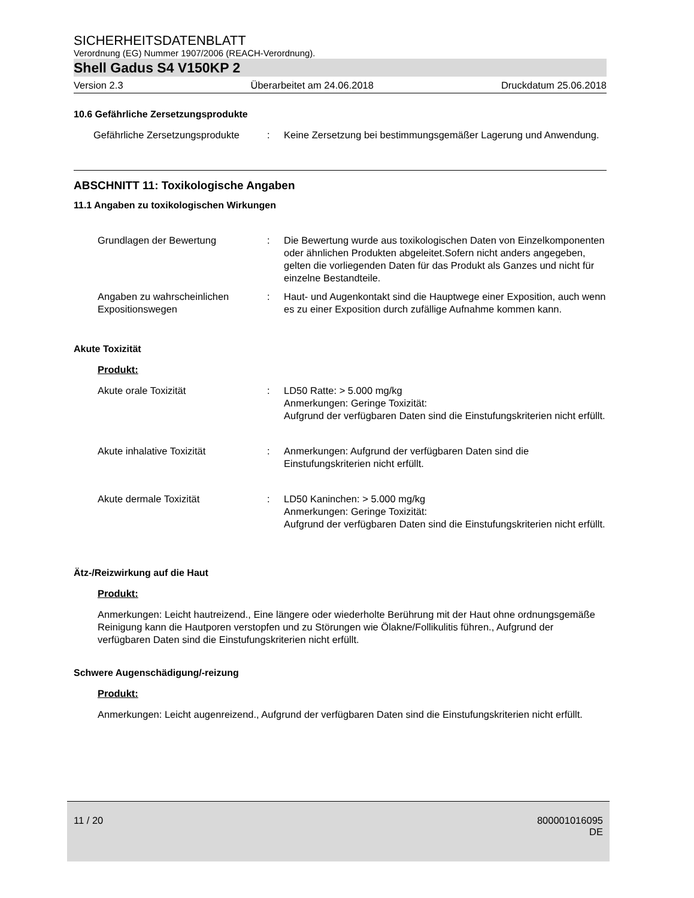SICHERHEITSDATENBLATT
Verordnung (EG) Nummer 1907/2006 (REACH-Verordnung).
Shell Gadus S4 V150KP 2
Version 2.3 Überarbeitet am 24.06.2018 Druckdatum 25.06.2018
10.6 Gefährliche Zersetzungsprodukte
Gefährliche Zersetzungsprodukte
: Keine Zersetzung bei bestimmungsgemäßer Lagerung und Anwendung.
ABSCHNITT 11: Toxikologische Angaben
11.1 Angaben zu toxikologischen Wirkungen
Grundlagen der Bewertung : Die Bewertung wurde aus toxikologischen Daten von Einzelkomponenten oder ähnlichen Produkten abgeleitet.Sofern nicht anders angegeben, gelten die vorliegenden Daten für das Produkt als Ganzes und nicht für einzelne Bestandteile.
Angaben zu wahrscheinlichen Expositionswegen
: Haut- und Augenkontakt sind die Hauptwege einer Exposition, auch wenn es zu einer Exposition durch zufällige Aufnahme kommen kann.
Akute Toxizität
Produkt:
Akute orale Toxizität : LD50 Ratte: > 5.000 mg/kg
Anmerkungen: Geringe Toxizität:
Aufgrund der verfügbaren Daten sind die Einstufungskriterien nicht erfüllt.
Akute inhalative Toxizität : Anmerkungen: Aufgrund der verfügbaren Daten sind die Einstufungskriterien nicht erfüllt.
Akute dermale Toxizität : LD50 Kaninchen: > 5.000 mg/kg
Anmerkungen: Geringe Toxizität:
Aufgrund der verfügbaren Daten sind die Einstufungskriterien nicht erfüllt.
Ätz-/Reizwirkung auf die Haut
Produkt:
Anmerkungen: Leicht hautreizend., Eine längere oder wiederholte Berührung mit der Haut ohne ordnungsgemäße Reinigung kann die Hautporen verstopfen und zu Störungen wie Ölakne/Follikulitis führen., Aufgrund der verfügbaren Daten sind die Einstufungskriterien nicht erfüllt.
Schwere Augenschädigung/-reizung
Produkt:
Anmerkungen: Leicht augenreizend., Aufgrund der verfügbaren Daten sind die Einstufungskriterien nicht erfüllt.
11 / 20 800001016095
DE